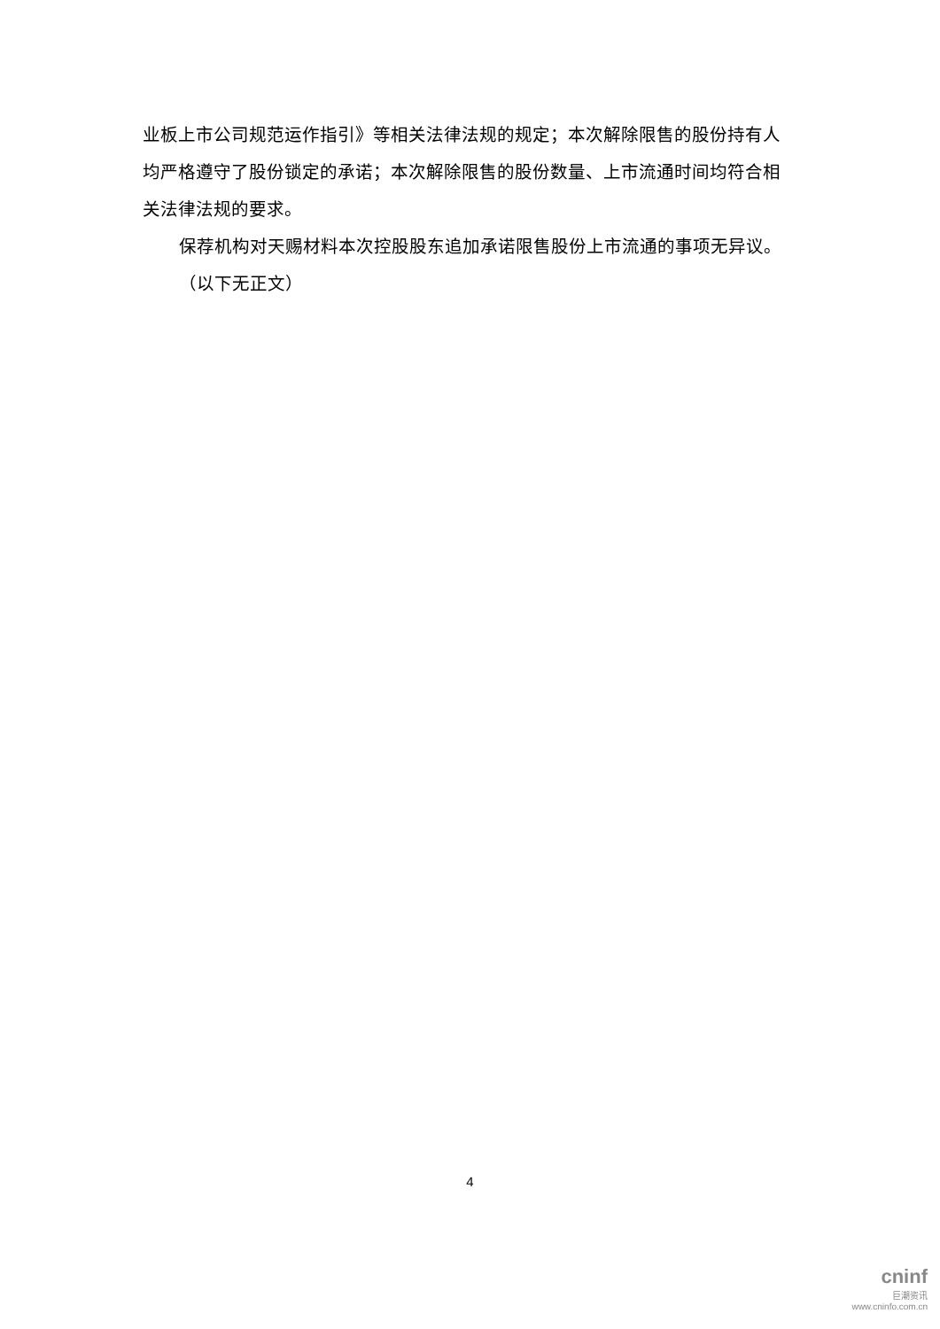业板上市公司规范运作指引》等相关法律法规的规定；本次解除限售的股份持有人均严格遵守了股份锁定的承诺；本次解除限售的股份数量、上市流通时间均符合相关法律法规的要求。
保荐机构对天赐材料本次控股股东追加承诺限售股份上市流通的事项无异议。
（以下无正文）
4
cninf
巨潮资讯
www.cninfo.com.cn